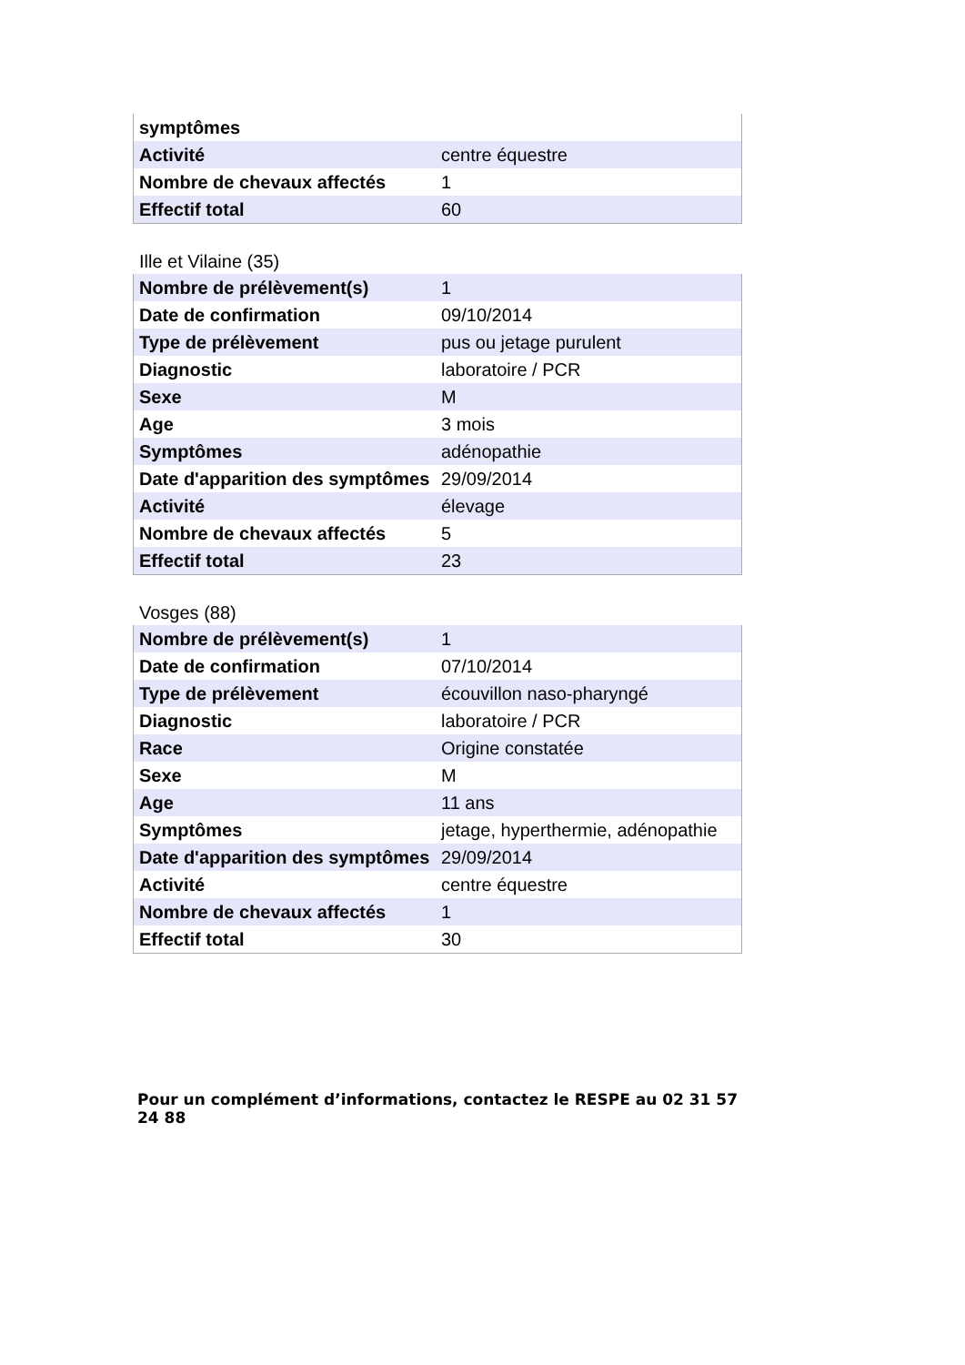| symptômes | |
| Activité | centre équestre |
| Nombre de chevaux affectés | 1 |
| Effectif total | 60 |
Ille et Vilaine (35)
| Nombre de prélèvement(s) | 1 |
| Date de confirmation | 09/10/2014 |
| Type de prélèvement | pus ou jetage purulent |
| Diagnostic | laboratoire / PCR |
| Sexe | M |
| Age | 3 mois |
| Symptômes | adénopathie |
| Date d'apparition des symptômes | 29/09/2014 |
| Activité | élevage |
| Nombre de chevaux affectés | 5 |
| Effectif total | 23 |
Vosges (88)
| Nombre de prélèvement(s) | 1 |
| Date de confirmation | 07/10/2014 |
| Type de prélèvement | écouvillon naso-pharyngé |
| Diagnostic | laboratoire / PCR |
| Race | Origine constatée |
| Sexe | M |
| Age | 11 ans |
| Symptômes | jetage, hyperthermie, adénopathie |
| Date d'apparition des symptômes | 29/09/2014 |
| Activité | centre équestre |
| Nombre de chevaux affectés | 1 |
| Effectif total | 30 |
Pour un complément d’informations, contactez le RESPE au 02 31 57 24 88